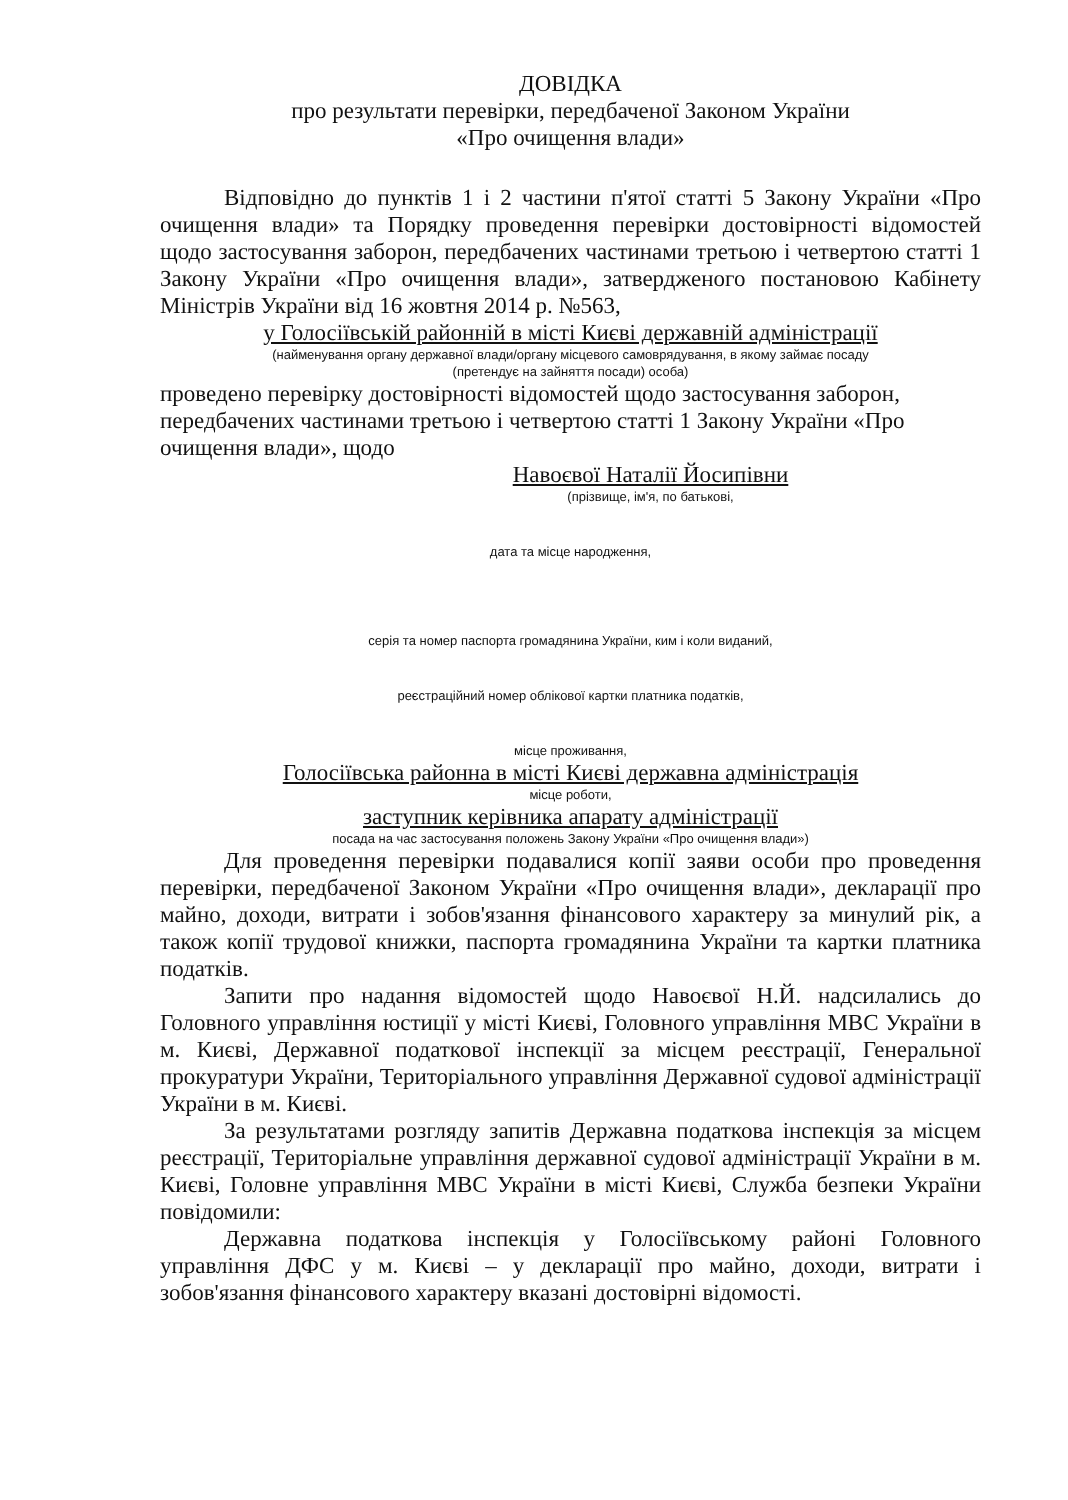ДОВІДКА
про результати перевірки, передбаченої Законом України
«Про очищення влади»
Відповідно до пунктів 1 і 2 частини п'ятої статті 5 Закону України «Про очищення влади» та Порядку проведення перевірки достовірності відомостей щодо застосування заборон, передбачених частинами третьою і четвертою статті 1 Закону України «Про очищення влади», затвердженого постановою Кабінету Міністрів України від 16 жовтня 2014 р. №563,
у Голосіївській районній в місті Києві державній адміністрації
(найменування органу державної влади/органу місцевого самоврядування, в якому займає посаду
(претендує на зайняття посади) особа)
проведено перевірку достовірності відомостей щодо застосування заборон, передбачених частинами третьою і четвертою статті 1 Закону України «Про очищення влади», щодо
Навоєвої Наталії Йосипівни
(прізвище, ім'я, по батькові,
дата та місце народження,
серія та номер паспорта громадянина України, ким і коли виданий,
реєстраційний номер облікової картки платника податків,
місце проживання,
Голосіївська районна в місті Києві державна адміністрація
місце роботи,
заступник керівника апарату адміністрації
посада на час застосування положень Закону України «Про очищення влади»)
Для проведення перевірки подавалися копії заяви особи про проведення перевірки, передбаченої Законом України «Про очищення влади», декларації про майно, доходи, витрати і зобов'язання фінансового характеру за минулий рік, а також копії трудової книжки, паспорта громадянина України та картки платника податків.
Запити про надання відомостей щодо Навоєвої Н.Й. надсилались до Головного управління юстиції у місті Києві, Головного управління МВС України в м. Києві, Державної податкової інспекції за місцем реєстрації, Генеральної прокуратури України, Територіального управління Державної судової адміністрації України в м. Києві.
За результатами розгляду запитів Державна податкова інспекція за місцем реєстрації, Територіальне управління державної судової адміністрації України в м. Києві, Головне управління МВС України в місті Києві, Служба безпеки України повідомили:
Державна податкова інспекція у Голосіївському районі Головного управління ДФС у м. Києві – у декларації про майно, доходи, витрати і зобов'язання фінансового характеру вказані достовірні відомості.